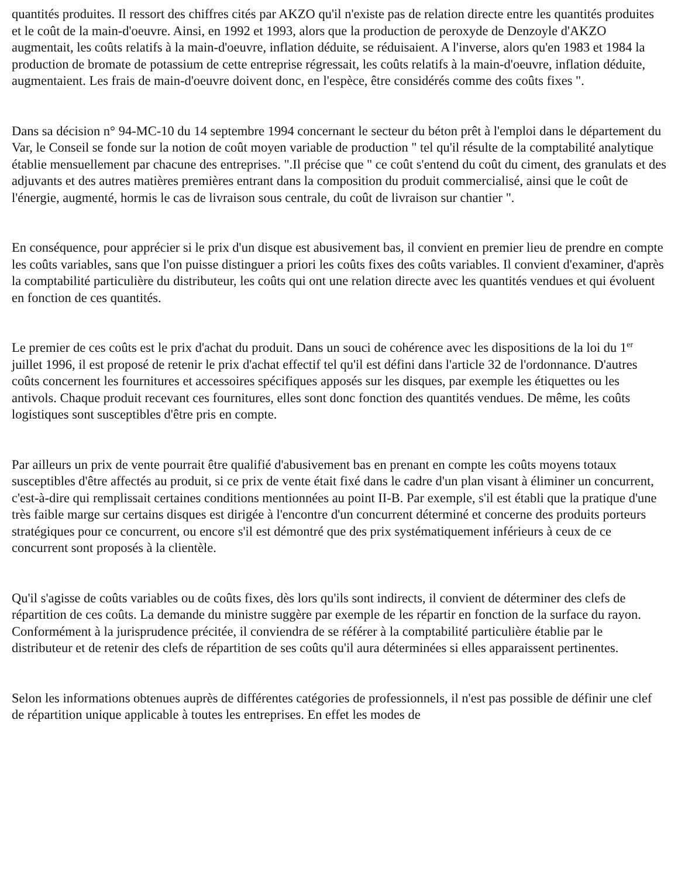quantités produites. Il ressort des chiffres cités par AKZO qu'il n'existe pas de relation directe entre les quantités produites et le coût de la main-d'oeuvre. Ainsi, en 1992 et 1993, alors que la production de peroxyde de Denzoyle d'AKZO augmentait, les coûts relatifs à la main-d'oeuvre, inflation déduite, se réduisaient. A l'inverse, alors qu'en 1983 et 1984 la production de bromate de potassium de cette entreprise régressait, les coûts relatifs à la main-d'oeuvre, inflation déduite, augmentaient. Les frais de main-d'oeuvre doivent donc, en l'espèce, être considérés comme des coûts fixes ".
Dans sa décision n° 94-MC-10 du 14 septembre 1994 concernant le secteur du béton prêt à l'emploi dans le département du Var, le Conseil se fonde sur la notion de coût moyen variable de production " tel qu'il résulte de la comptabilité analytique établie mensuellement par chacune des entreprises. ".Il précise que " ce coût s'entend du coût du ciment, des granulats et des adjuvants et des autres matières premières entrant dans la composition du produit commercialisé, ainsi que le coût de l'énergie, augmenté, hormis le cas de livraison sous centrale, du coût de livraison sur chantier ".
En conséquence, pour apprécier si le prix d'un disque est abusivement bas, il convient en premier lieu de prendre en compte les coûts variables, sans que l'on puisse distinguer a priori les coûts fixes des coûts variables. Il convient d'examiner, d'après la comptabilité particulière du distributeur, les coûts qui ont une relation directe avec les quantités vendues et qui évoluent en fonction de ces quantités.
Le premier de ces coûts est le prix d'achat du produit. Dans un souci de cohérence avec les dispositions de la loi du 1<sup>er</sup> juillet 1996, il est proposé de retenir le prix d'achat effectif tel qu'il est défini dans l'article 32 de l'ordonnance. D'autres coûts concernent les fournitures et accessoires spécifiques apposés sur les disques, par exemple les étiquettes ou les antivols. Chaque produit recevant ces fournitures, elles sont donc fonction des quantités vendues. De même, les coûts logistiques sont susceptibles d'être pris en compte.
Par ailleurs un prix de vente pourrait être qualifié d'abusivement bas en prenant en compte les coûts moyens totaux susceptibles d'être affectés au produit, si ce prix de vente était fixé dans le cadre d'un plan visant à éliminer un concurrent, c'est-à-dire qui remplissait certaines conditions mentionnées au point II-B. Par exemple, s'il est établi que la pratique d'une très faible marge sur certains disques est dirigée à l'encontre d'un concurrent déterminé et concerne des produits porteurs stratégiques pour ce concurrent, ou encore s'il est démontré que des prix systématiquement inférieurs à ceux de ce concurrent sont proposés à la clientèle.
Qu'il s'agisse de coûts variables ou de coûts fixes, dès lors qu'ils sont indirects, il convient de déterminer des clefs de répartition de ces coûts. La demande du ministre suggère par exemple de les répartir en fonction de la surface du rayon. Conformément à la jurisprudence précitée, il conviendra de se référer à la comptabilité particulière établie par le distributeur et de retenir des clefs de répartition de ses coûts qu'il aura déterminées si elles apparaissent pertinentes.
Selon les informations obtenues auprès de différentes catégories de professionnels, il n'est pas possible de définir une clef de répartition unique applicable à toutes les entreprises. En effet les modes de